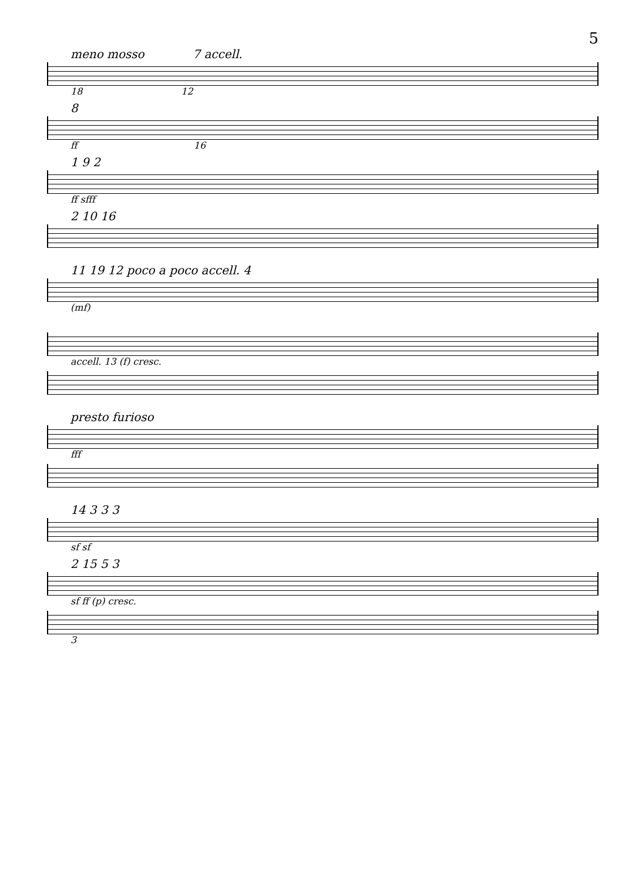5
meno mosso 7 accell.
18 12
8
ff 16
1 9 2
ff sfff
2 10 16
11 19 12 poco a poco accell. 4
(mf)
accell. 13 (f) cresc.
presto furioso
fff
14 3 3 3
sf sf
2 15 5 3
sf ff (p) cresc.
3